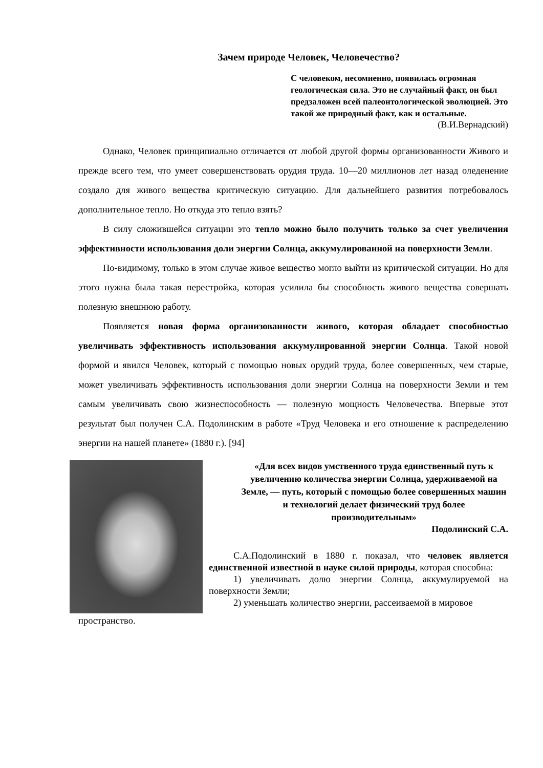Зачем природе Человек, Человечество?
С человеком, несомненно, появилась огромная геологическая сила. Это не случайный факт, он был предзаложен всей палеонтологической эволюцией. Это такой же природный факт, как и остальные.
(В.И.Вернадский)
Однако, Человек принципиально отличается от любой другой формы организованности Живого и прежде всего тем, что умеет совершенствовать орудия труда. 10—20 миллионов лет назад оледенение создало для живого вещества критическую ситуацию. Для дальнейшего развития потребовалось дополнительное тепло. Но откуда это тепло взять?
В силу сложившейся ситуации это тепло можно было получить только за счет увеличения эффективности использования доли энергии Солнца, аккумулированной на поверхности Земли.
По-видимому, только в этом случае живое вещество могло выйти из критической ситуации. Но для этого нужна была такая перестройка, которая усилила бы способность живого вещества совершать полезную внешнюю работу.
Появляется новая форма организованности живого, которая обладает способностью увеличивать эффективность использования аккумулированной энергии Солнца. Такой новой формой и явился Человек, который с помощью новых орудий труда, более совершенных, чем старые, может увеличивать эффективность использования доли энергии Солнца на поверхности Земли и тем самым увеличивать свою жизнеспособность — полезную мощность Человечества. Впервые этот результат был получен С.А. Подолинским в работе «Труд Человека и его отношение к распределению энергии на нашей планете» (1880 г.). [94]
«Для всех видов умственного труда единственный путь к увеличению количества энергии Солнца, удерживаемой на Земле, — путь, который с помощью более совершенных машин и технологий делает физический труд более производительным»
Подолинский С.А.
С.А.Подолинский в 1880 г. показал, что человек является единственной известной в науке силой природы, которая способна:
1) увеличивать долю энергии Солнца, аккумулируемой на поверхности Земли;
2) уменьшать количество энергии, рассеиваемой в мировое
пространство.